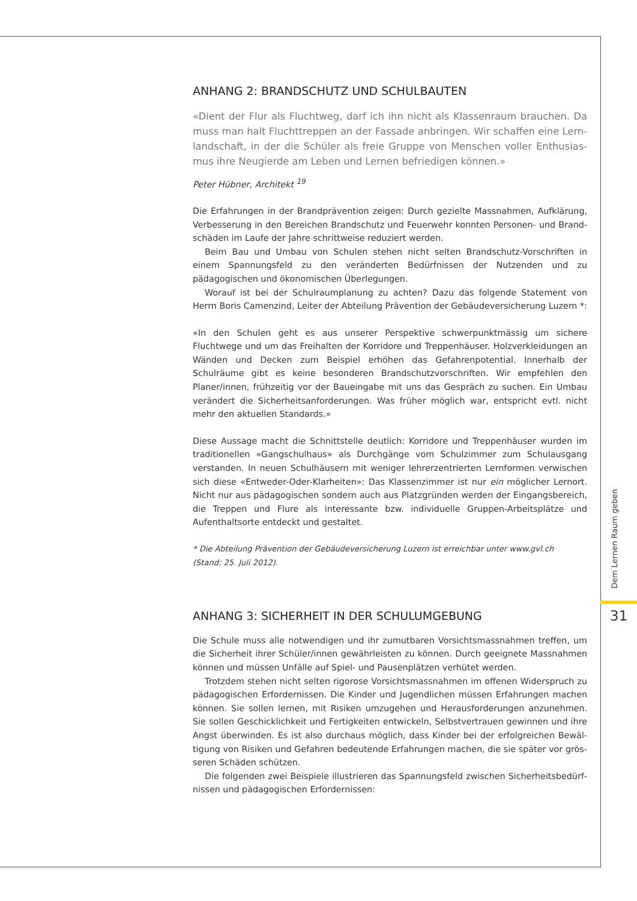ANHANG 2: BRANDSCHUTZ UND SCHULBAUTEN
«Dient der Flur als Fluchtweg, darf ich ihn nicht als Klassenraum brauchen. Da muss man halt Fluchttreppen an der Fassade anbringen. Wir schaffen eine Lern­landschaft, in der die Schüler als freie Gruppe von Menschen voller Enthusias­mus ihre Neugierde am Leben und Lernen befriedigen können.»
Peter Hübner, Architekt <sup>19</sup>
Die Erfahrungen in der Brandprävention zeigen: Durch gezielte Massnahmen, Aufklärung, Verbesserung in den Bereichen Brandschutz und Feuerwehr konnten Personen- und Brand­schäden im Laufe der Jahre schrittweise reduziert werden.
Beim Bau und Umbau von Schulen stehen nicht selten Brandschutz-Vorschriften in einem Spannungsfeld zu den veränderten Bedürfnissen der Nutzenden und zu pädagogischen und ökonomischen Überlegungen.
Worauf ist bei der Schulraumplanung zu achten? Dazu das folgende Statement von Herrn Boris Camenzind, Leiter der Abteilung Prävention der Gebäudeversicherung Luzern *:
«In den Schulen geht es aus unserer Perspektive schwerpunktmässig um sichere Fluchtwege und um das Freihalten der Korridore und Treppenhäuser. Holzverkleidungen an Wänden und Decken zum Beispiel erhöhen das Gefahrenpotential. Innerhalb der Schulräume gibt es kei­ne besonderen Brandschutzvorschriften. Wir empfehlen den Planer/innen, frühzeitig vor der Baueingabe mit uns das Gespräch zu suchen. Ein Umbau verändert die Sicherheitsanforde­rungen. Was früher möglich war, entspricht evtl. nicht mehr den aktuellen Standards.»
Diese Aussage macht die Schnittstelle deutlich: Korridore und Treppenhäuser wurden im tra­ditionellen «Gangschulhaus» als Durchgänge vom Schulzimmer zum Schulausgang verstan­den. In neuen Schulhäusern mit weniger lehrerzentrierten Lernformen verwischen sich diese «Entweder-Oder-Klarheiten»: Das Klassenzimmer ist nur ein möglicher Lernort. Nicht nur aus pädagogischen sondern auch aus Platzgründen werden der Eingangsbereich, die Treppen und Flure als interessante bzw. individuelle Gruppen-Arbeitsplätze und Aufenthaltsorte ent­deckt und gestaltet.
* Die Abteilung Prävention der Gebäudeversicherung Luzern ist erreichbar unter www.gvl.ch
(Stand: 25. Juli 2012).
ANHANG 3: SICHERHEIT IN DER SCHULUMGEBUNG
Die Schule muss alle notwendigen und ihr zumutbaren Vorsichtsmassnahmen treffen, um die Sicherheit ihrer Schüler/innen gewährleisten zu können. Durch geeignete Massnahmen können und müssen Unfälle auf Spiel- und Pausenplätzen verhütet werden.
Trotzdem stehen nicht selten rigorose Vorsichtsmassnahmen im offenen Widerspruch zu pädagogischen Erfordernissen. Die Kinder und Jugendlichen müssen Erfahrungen machen können. Sie sollen lernen, mit Risiken umzugehen und Herausforderungen anzunehmen. Sie sollen Geschicklichkeit und Fertigkeiten entwickeln, Selbstvertrauen gewinnen und ihre Angst überwinden. Es ist also durchaus möglich, dass Kinder bei der erfolgreichen Bewäl­tigung von Risiken und Gefahren bedeutende Erfahrungen machen, die sie später vor grös­seren Schäden schützen.
Die folgenden zwei Beispiele illustrieren das Spannungsfeld zwischen Sicherheitsbedürf­nissen und pädagogischen Erfordernissen:
Dem Lernen Raum geben
31